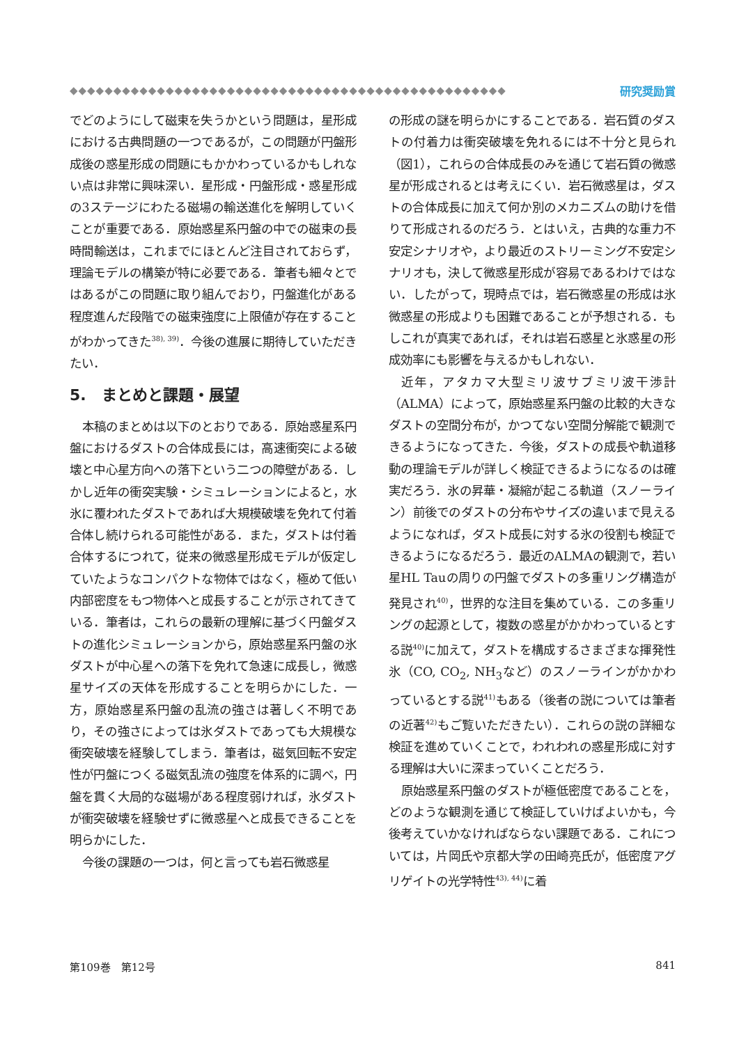◆◆◆◆◆◆◆◆◆◆◆◆◆◆◆◆◆◆◆◆◆◆◆◆◆◆◆◆◆◆◆◆◆◆◆◆◆◆◆◆◆◆◆◆◆◆◆◆◆◆ 研究奨励賞
でどのようにして磁束を失うかという問題は，星形成における古典問題の一つであるが，この問題が円盤形成後の惑星形成の問題にもかかわっているかもしれない点は非常に興味深い．星形成・円盤形成・惑星形成の3ステージにわたる磁場の輸送進化を解明していくことが重要である．原始惑星系円盤の中での磁束の長時間輸送は，これまでにほとんど注目されておらず，理論モデルの構築が特に必要である．筆者も細々とではあるがこの問題に取り組んでおり，円盤進化がある程度進んだ段階での磁束強度に上限値が存在することがわかってきた<sup>38), 39)</sup>．今後の進展に期待していただきたい．
5.　まとめと課題・展望
本稿のまとめは以下のとおりである．原始惑星系円盤におけるダストの合体成長には，高速衝突による破壊と中心星方向への落下という二つの障壁がある．しかし近年の衝突実験・シミュレーションによると，水氷に覆われたダストであれば大規模破壊を免れて付着合体し続けられる可能性がある．また，ダストは付着合体するにつれて，従来の微惑星形成モデルが仮定していたようなコンパクトな物体ではなく，極めて低い内部密度をもつ物体へと成長することが示されてきている．筆者は，これらの最新の理解に基づく円盤ダストの進化シミュレーションから，原始惑星系円盤の氷ダストが中心星への落下を免れて急速に成長し，微惑星サイズの天体を形成することを明らかにした．一方，原始惑星系円盤の乱流の強さは著しく不明であり，その強さによっては氷ダストであっても大規模な衝突破壊を経験してしまう．筆者は，磁気回転不安定性が円盤につくる磁気乱流の強度を体系的に調べ，円盤を貫く大局的な磁場がある程度弱ければ，氷ダストが衝突破壊を経験せずに微惑星へと成長できることを明らかにした．
今後の課題の一つは，何と言っても岩石微惑星
の形成の謎を明らかにすることである．岩石質のダストの付着力は衝突破壊を免れるには不十分と見られ（図1），これらの合体成長のみを通じて岩石質の微惑星が形成されるとは考えにくい．岩石微惑星は，ダストの合体成長に加えて何か別のメカニズムの助けを借りて形成されるのだろう．とはいえ，古典的な重力不安定シナリオや，より最近のストリーミング不安定シナリオも，決して微惑星形成が容易であるわけではない．したがって，現時点では，岩石微惑星の形成は氷微惑星の形成よりも困難であることが予想される．もしこれが真実であれば，それは岩石惑星と氷惑星の形成効率にも影響を与えるかもしれない．
近年，アタカマ大型ミリ波サブミリ波干渉計（ALMA）によって，原始惑星系円盤の比較的大きなダストの空間分布が，かつてない空間分解能で観測できるようになってきた．今後，ダストの成長や軌道移動の理論モデルが詳しく検証できるようになるのは確実だろう．氷の昇華・凝縮が起こる軌道（スノーライン）前後でのダストの分布やサイズの違いまで見えるようになれば，ダスト成長に対する氷の役割も検証できるようになるだろう．最近のALMAの観測で，若い星HL Tauの周りの円盤でダストの多重リング構造が発見され<sup>40)</sup>，世界的な注目を集めている．この多重リングの起源として，複数の惑星がかかわっているとする説<sup>40)</sup>に加えて，ダストを構成するさまざまな揮発性氷（CO, CO<sub>2</sub>, NH<sub>3</sub>など）のスノーラインがかかわっているとする説<sup>41)</sup>もある（後者の説については筆者の近著<sup>42)</sup>もご覧いただきたい）．これらの説の詳細な検証を進めていくことで，われわれの惑星形成に対する理解は大いに深まっていくことだろう．
原始惑星系円盤のダストが極低密度であることを，どのような観測を通じて検証していけばよいかも，今後考えていかなければならない課題である．これについては，片岡氏や京都大学の田崎亮氏が，低密度アグリゲイトの光学特性<sup>43), 44)</sup>に着
第109巻　第12号 841